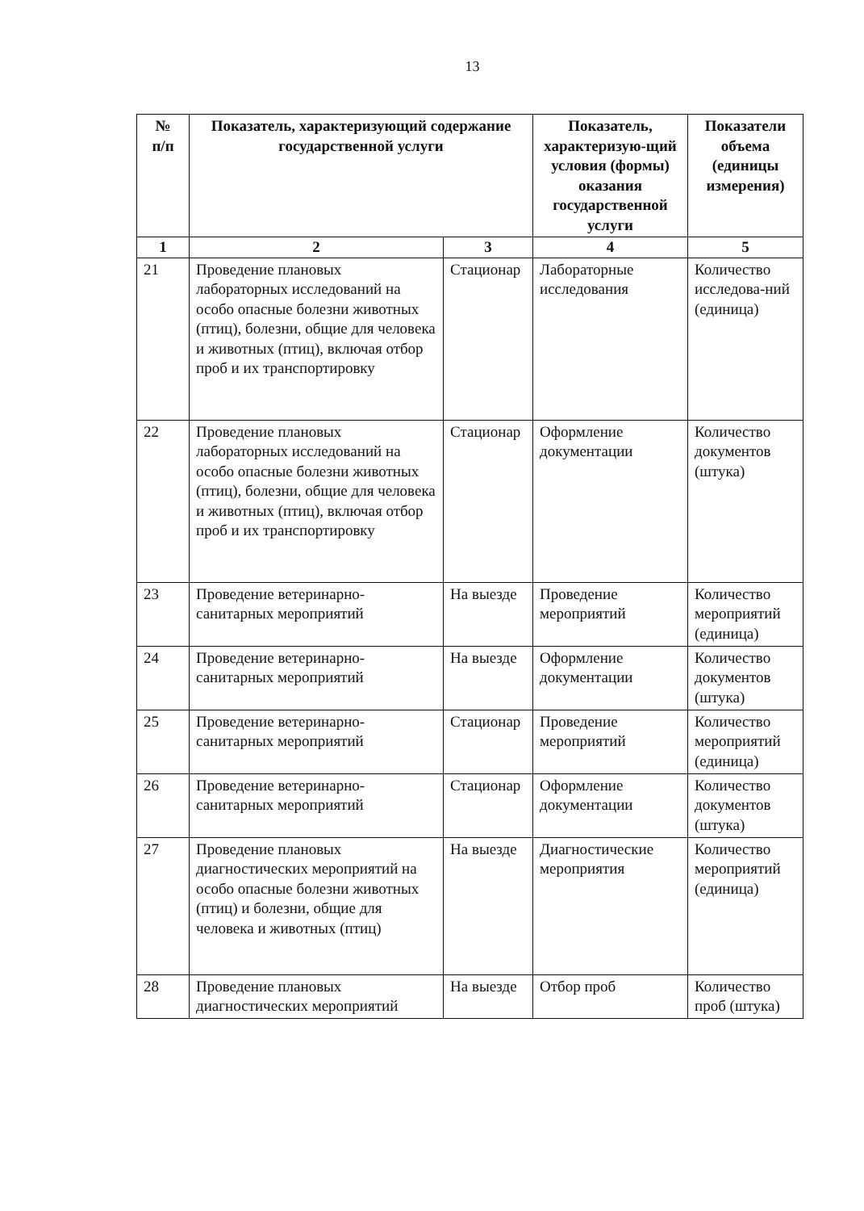13
| № п/п | Показатель, характеризующий содержание государственной услуги | | Показатель, характеризую-щий условия (формы) оказания государственной услуги | Показатели объема (единицы измерения) |
| --- | --- | --- | --- | --- |
| 1 | 2 | 3 | 4 | 5 |
| 21 | Проведение плановых лабораторных исследований на особо опасные болезни животных (птиц), болезни, общие для человека и животных (птиц), включая отбор проб и их транспортировку | Стационар | Лабораторные исследования | Количество исследова-ний (единица) |
| 22 | Проведение плановых лабораторных исследований на особо опасные болезни животных (птиц), болезни, общие для человека и животных (птиц), включая отбор проб и их транспортировку | Стационар | Оформление документации | Количество документов (штука) |
| 23 | Проведение ветеринарно-санитарных мероприятий | На выезде | Проведение мероприятий | Количество мероприятий (единица) |
| 24 | Проведение ветеринарно-санитарных мероприятий | На выезде | Оформление документации | Количество документов (штука) |
| 25 | Проведение ветеринарно-санитарных мероприятий | Стационар | Проведение мероприятий | Количество мероприятий (единица) |
| 26 | Проведение ветеринарно-санитарных мероприятий | Стационар | Оформление документации | Количество документов (штука) |
| 27 | Проведение плановых диагностических мероприятий на особо опасные болезни животных (птиц) и болезни, общие для человека и животных (птиц) | На выезде | Диагностические мероприятия | Количество мероприятий (единица) |
| 28 | Проведение плановых диагностических мероприятий | На выезде | Отбор проб | Количество проб (штука) |